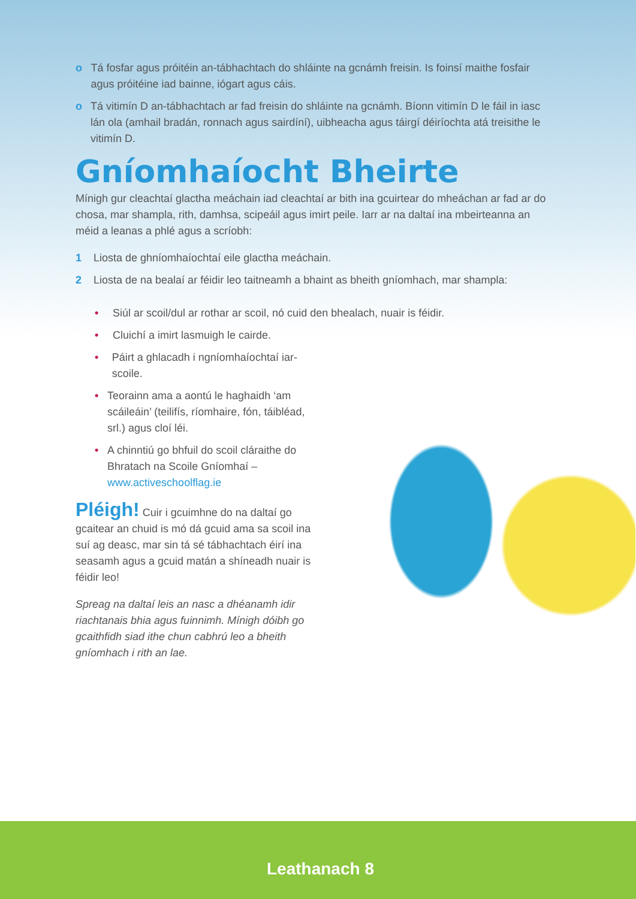o Tá fosfar agus próitéin an-tábhachtach do shláinte na gcnámh freisin. Is foinsí maithe fosfair agus próitéine iad bainne, iógart agus cáis.
o Tá vitimín D an-tábhachtach ar fad freisin do shláinte na gcnámh. Bíonn vitimín D le fáil in iasc lán ola (amhail bradán, ronnach agus sairdíní), uibheacha agus táirgí déiríochta atá treisithe le vitimín D.
Gníomhaíocht Bheirte
Mínigh gur cleachtaí glactha meáchain iad cleachtaí ar bith ina gcuirtear do mheáchan ar fad ar do chosa, mar shampla, rith, damhsa, scipeáil agus imirt peile. Iarr ar na daltaí ina mbeirteanna an méid a leanas a phlé agus a scríobh:
1 Liosta de ghníomhaíochtaí eile glactha meáchain.
2 Liosta de na bealaí ar féidir leo taitneamh a bhaint as bheith gníomhach, mar shampla:
• Siúl ar scoil/dul ar rothar ar scoil, nó cuid den bhealach, nuair is féidir.
• Cluichí a imirt lasmuigh le cairde.
• Páirt a ghlacadh i ngníomhaíochtaí iar-scoile.
• Teorainn ama a aontú le haghaidh ‘am scáileáin’ (teilifís, ríomhaire, fón, táibléad, srl.) agus cloí léi.
• A chinntiú go bhfuil do scoil cláraithe do Bhratach na Scoile Gníomhaí – www.activeschoolflag.ie
Pléigh! Cuir i gcuimhne do na daltaí go gcaitear an chuid is mó dá gcuid ama sa scoil ina suí ag deasc, mar sin tá sé tábhachtach éirí ina seasamh agus a gcuid matán a shíneadh nuair is féidir leo!
Spreag na daltaí leis an nasc a dhéanamh idir riachtanais bhia agus fuinnimh. Mínigh dóibh go gcaithfidh siad ithe chun cabhrú leo a bheith gníomhach i rith an lae.
Leathanach 8